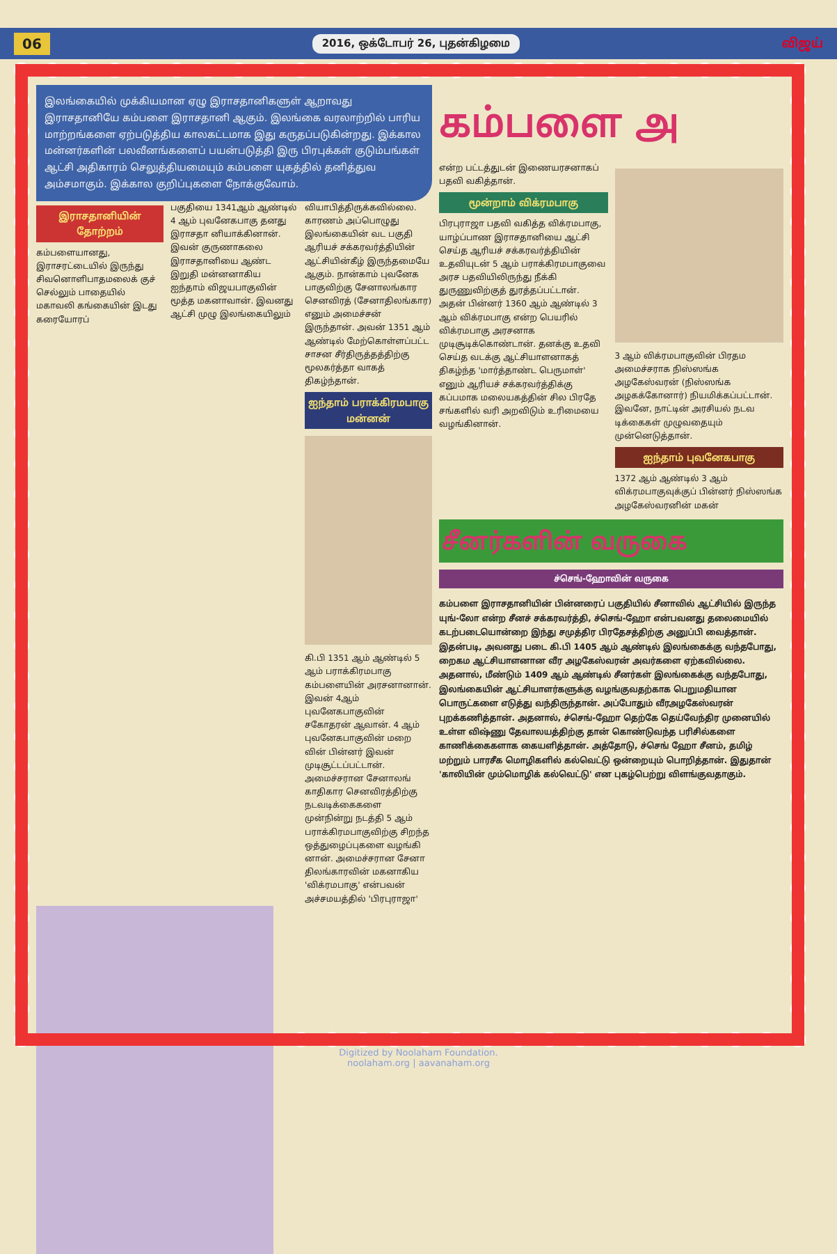06 2016, ஒக்டோபர் 26, புதன்கிழமை விஜய்
இலங்கையில் முக்கியமான ஏழு இராசதானிகளுள் ஆறாவது இராசதானியே கம்பளை இராசதானி ஆகும். இலங்கை வரலாற்றில் பாரிய மாற்றங்களை ஏற்படுத்திய காலகட்டமாக இது கருதப்படுகின்றது. இக்கால மன்னர்களின் பலவீனங்களைப் பயன்படுத்தி இரு பிரபுக்கள் குடும்பங்கள் ஆட்சி அதிகாரம் செலுத்தியமையும் கம்பளை யுகத்தில் தனித்துவ அம்சமாகும். இக்கால குறிப்புகளை நோக்குவோம்.
இராசதானியின் தோற்றம்
கம்பளையானது, இராசரட்டையில் இருந்து சிவனொளிபாதமலைக் குச் செல்லும் பாதையில் மகாவலி கங்கையின் இடது கரையோரப்
பகுதியை 1341ஆம் ஆண்டில் 4 ஆம் புவனேகபாகு தனது இராசதா னியாக்கினான். இவன் குருணாகலை இராசதானியை ஆண்ட இறுதி மன்னனாகிய ஐந்தாம் விஜயபாகுவின் மூத்த மகனாவான். இவனது ஆட்சி முழு இலங்கையிலும்
வியாபித்திருக்கவில்லை. காரணம் அப்பொழுது இலங்கையின் வட பகுதி ஆரியச் சக்கரவர்த்தியின் ஆட்சியின்கீழ் இருந்தமையே ஆகும். நான்காம் புவனேக பாகுவிற்கு சேனாலங்கார செனவிரத் (சேனாதிலங்கார) எனும் அமைச்சன் இருந்தான். அவன் 1351 ஆம் ஆண்டில் மேற்கொள்ளப்பட்ட சாசன சீர்திருத்தத்திற்கு மூலகர்த்தா வாகத் திகழ்ந்தான்.
ஐந்தாம் பராக்கிரமபாகு மன்னன்
கி.பி 1351 ஆம் ஆண்டில் 5 ஆம் பராக்கிரமபாகு கம்பளையின் அரசனானான். இவன் 4ஆம் புவனேகபாகுவின் சகோதரன் ஆவான். 4 ஆம் புவனேகபாகுவின் மறை வின் பின்னர் இவன் முடிசூட்டப்பட்டான். அமைச்சரான சேனாலங் காதிகார செனவிரத்திற்கு நடவடிக்கைகளை முன்நின்று நடத்தி 5 ஆம் பராக்கிரமபாகுவிற்கு சிறந்த ஒத்துழைப்புகளை வழங்கி னான். அமைச்சரான சேனா திலங்காரவின் மகனாகிய 'விக்ரமபாகு' என்பவன் அச்சமயத்தில் 'பிரபுராஜா'
கம்பளை அ
என்ற பட்டத்துடன் இணையரசனாகப் பதவி வகித்தான்.
மூன்றாம் விக்ரமபாகு
பிரபுராஜா பதவி வகித்த விக்ரமபாகு, யாழ்ப்பாண இராசதானியை ஆட்சி செய்த ஆரியச் சக்கரவர்த்தியின் உதவியுடன் 5 ஆம் பராக்கிரமபாகுவை அரச பதவியிலிருந்து நீக்கி துருணுவிற்குத் துரத்தப்பட்டான். அதன் பின்னர் 1360 ஆம் ஆண்டில் 3 ஆம் விக்ரமபாகு என்ற பெயரில் விக்ரமபாகு அரசனாக முடிசூடிக்கொண்டான். தனக்கு உதவி செய்த வடக்கு ஆட்சியாளனாகத் திகழ்ந்த 'மார்த்தாண்ட பெருமாள்' எனும் ஆரியச் சக்கரவர்த்திக்கு கப்பமாக மலையகத்தின் சில பிரதே சங்களில் வரி அறவிடும் உரிமையை வழங்கினான்.
3 ஆம் விக்ரமபாகுவின் பிரதம அமைச்சராக நிஸ்ஸங்க அழகேஸ்வரன் (நிஸ்ஸங்க அழகக்கோனார்) நியமிக்கப்பட்டான். இவனே, நாட்டின் அரசியல் நடவ டிக்கைகள் முழுவதையும் முன்னெடுத்தான்.
ஐந்தாம் புவனேகபாகு
1372 ஆம் ஆண்டில் 3 ஆம் விக்ரமபாகுவுக்குப் பின்னர் நிஸ்ஸங்க அழகேஸ்வரனின் மகன்
சீனர்களின் வருகை
ச்செங்-ஹோவின் வருகை
கம்பளை இராசதானியின் பின்னரைப் பகுதியில் சீனாவில் ஆட்சியில் இருந்த யுங்-லோ என்ற சீனச் சக்கரவர்த்தி, ச்செங்-ஹோ என்பவனது தலைமையில் கடற்படையொன்றை இந்து சமுத்திர பிரதேசத்திற்கு அனுப்பி வைத்தான். இதன்படி, அவனது படை கி.பி 1405 ஆம் ஆண்டில் இலங்கைக்கு வந்தபோது, றைகம ஆட்சியாளனான வீர அழகேஸ்வரன் அவர்களை ஏற்கவில்லை. அதனால், மீண்டும் 1409 ஆம் ஆண்டில் சீனர்கள் இலங்கைக்கு வந்தபோது, இலங்கையின் ஆட்சியாளர்களுக்கு வழங்குவதற்காக பெறுமதியான பொருட்களை எடுத்து வந்திருந்தான். அப்போதும் வீரஅழகேஸ்வரன் புறக்கணித்தான். அதனால், ச்செங்-ஹோ தெற்கே தெய்வேந்திர முனையில் உள்ள விஷ்ணு தேவாலயத்திற்கு தான் கொண்டுவந்த பரிசில்களை காணிக்கைகளாக கையளித்தான். அத்தோடு, ச்செங் ஹோ சீனம், தமிழ் மற்றும் பாரசீக மொழிகளில் கல்வெட்டு ஒன்றையும் பொறித்தான். இதுதான் 'காலியின் மும்மொழிக் கல்வெட்டு' என புகழ்பெற்று விளங்குவதாகும்.
Digitized by Noolaham Foundation.
noolaham.org | aavanaham.org